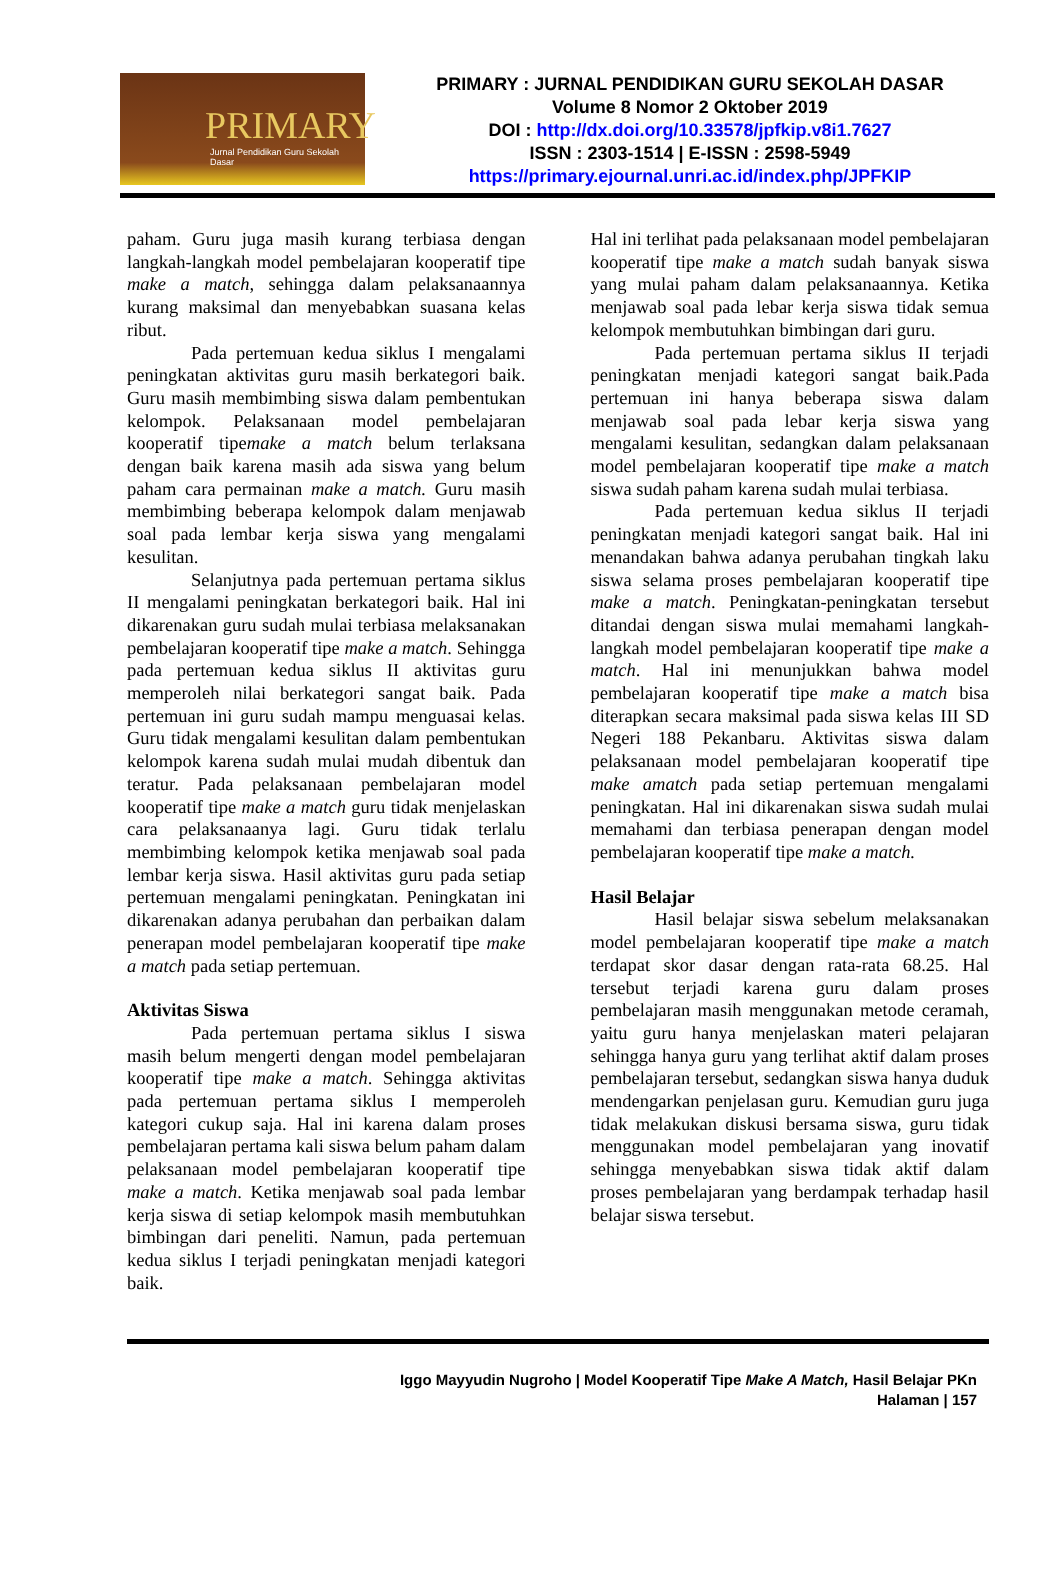PRIMARY
Jurnal Pendidikan Guru Sekolah Dasar
PRIMARY : JURNAL PENDIDIKAN GURU SEKOLAH DASAR
Volume 8 Nomor 2 Oktober 2019
DOI : http://dx.doi.org/10.33578/jpfkip.v8i1.7627
ISSN : 2303-1514 | E-ISSN : 2598-5949
https://primary.ejournal.unri.ac.id/index.php/JPFKIP
paham. Guru juga masih kurang terbiasa dengan langkah-langkah model pembelajaran kooperatif tipe make a match, sehingga dalam pelaksanaannya kurang maksimal dan menyebabkan suasana kelas ribut.
Pada pertemuan kedua siklus I mengalami peningkatan aktivitas guru masih berkategori baik. Guru masih membimbing siswa dalam pembentukan kelompok. Pelaksanaan model pembelajaran kooperatif tipemake a match belum terlaksana dengan baik karena masih ada siswa yang belum paham cara permainan make a match. Guru masih membimbing beberapa kelompok dalam menjawab soal pada lembar kerja siswa yang mengalami kesulitan.
Selanjutnya pada pertemuan pertama siklus II mengalami peningkatan berkategori baik. Hal ini dikarenakan guru sudah mulai terbiasa melaksanakan pembelajaran kooperatif tipe make a match. Sehingga pada pertemuan kedua siklus II aktivitas guru memperoleh nilai berkategori sangat baik. Pada pertemuan ini guru sudah mampu menguasai kelas. Guru tidak mengalami kesulitan dalam pembentukan kelompok karena sudah mulai mudah dibentuk dan teratur. Pada pelaksanaan pembelajaran model kooperatif tipe make a match guru tidak menjelaskan cara pelaksanaanya lagi. Guru tidak terlalu membimbing kelompok ketika menjawab soal pada lembar kerja siswa. Hasil aktivitas guru pada setiap pertemuan mengalami peningkatan. Peningkatan ini dikarenakan adanya perubahan dan perbaikan dalam penerapan model pembelajaran kooperatif tipe make a match pada setiap pertemuan.
Aktivitas Siswa
Pada pertemuan pertama siklus I siswa masih belum mengerti dengan model pembelajaran kooperatif tipe make a match. Sehingga aktivitas pada pertemuan pertama siklus I memperoleh kategori cukup saja. Hal ini karena dalam proses pembelajaran pertama kali siswa belum paham dalam pelaksanaan model pembelajaran kooperatif tipe make a match. Ketika menjawab soal pada lembar kerja siswa di setiap kelompok masih membutuhkan bimbingan dari peneliti. Namun, pada pertemuan kedua siklus I terjadi peningkatan menjadi kategori baik.
Hal ini terlihat pada pelaksanaan model pembelajaran kooperatif tipe make a match sudah banyak siswa yang mulai paham dalam pelaksanaannya. Ketika menjawab soal pada lebar kerja siswa tidak semua kelompok membutuhkan bimbingan dari guru.
Pada pertemuan pertama siklus II terjadi peningkatan menjadi kategori sangat baik.Pada pertemuan ini hanya beberapa siswa dalam menjawab soal pada lebar kerja siswa yang mengalami kesulitan, sedangkan dalam pelaksanaan model pembelajaran kooperatif tipe make a match siswa sudah paham karena sudah mulai terbiasa.
Pada pertemuan kedua siklus II terjadi peningkatan menjadi kategori sangat baik. Hal ini menandakan bahwa adanya perubahan tingkah laku siswa selama proses pembelajaran kooperatif tipe make a match. Peningkatan-peningkatan tersebut ditandai dengan siswa mulai memahami langkah-langkah model pembelajaran kooperatif tipe make a match. Hal ini menunjukkan bahwa model pembelajaran kooperatif tipe make a match bisa diterapkan secara maksimal pada siswa kelas III SD Negeri 188 Pekanbaru. Aktivitas siswa dalam pelaksanaan model pembelajaran kooperatif tipe make amatch pada setiap pertemuan mengalami peningkatan. Hal ini dikarenakan siswa sudah mulai memahami dan terbiasa penerapan dengan model pembelajaran kooperatif tipe make a match.
Hasil Belajar
Hasil belajar siswa sebelum melaksanakan model pembelajaran kooperatif tipe make a match terdapat skor dasar dengan rata-rata 68.25. Hal tersebut terjadi karena guru dalam proses pembelajaran masih menggunakan metode ceramah, yaitu guru hanya menjelaskan materi pelajaran sehingga hanya guru yang terlihat aktif dalam proses pembelajaran tersebut, sedangkan siswa hanya duduk mendengarkan penjelasan guru. Kemudian guru juga tidak melakukan diskusi bersama siswa, guru tidak menggunakan model pembelajaran yang inovatif sehingga menyebabkan siswa tidak aktif dalam proses pembelajaran yang berdampak terhadap hasil belajar siswa tersebut.
Iggo Mayyudin Nugroho | Model Kooperatif Tipe Make A Match, Hasil Belajar PKn
Halaman | 157